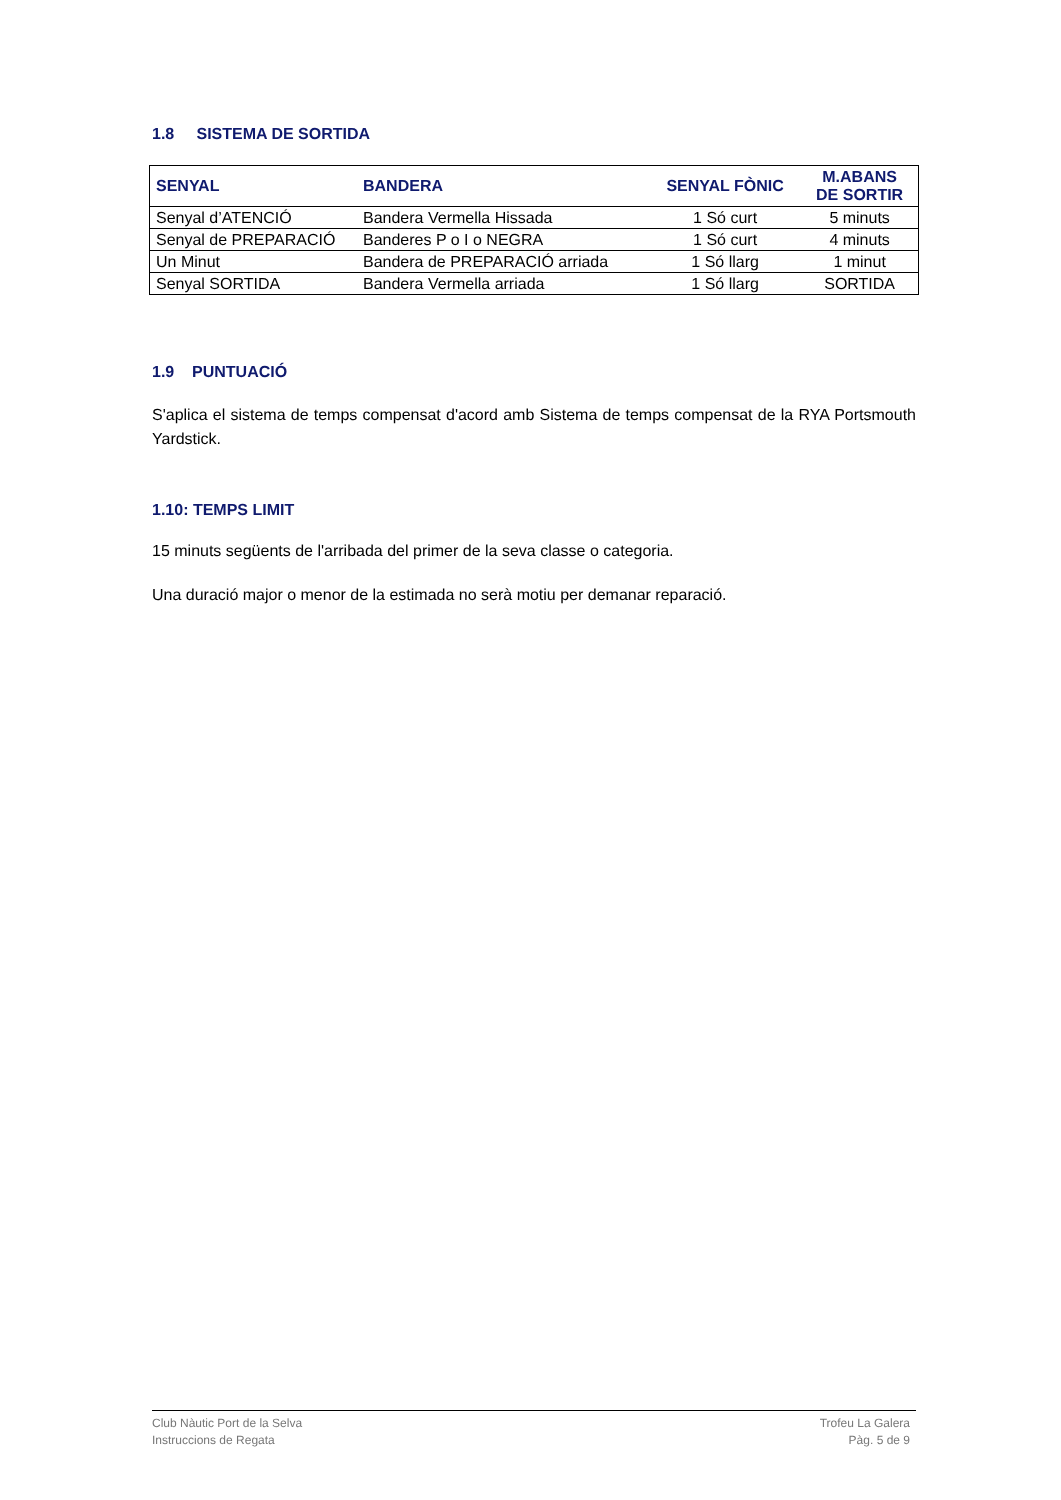1.8 SISTEMA DE SORTIDA
| SENYAL | BANDERA | SENYAL FÒNIC | M.ABANS DE SORTIR |
| --- | --- | --- | --- |
| Senyal d’ATENCIÓ | Bandera Vermella Hissada | 1 Só curt | 5 minuts |
| Senyal de PREPARACIÓ | Banderes P o I o NEGRA | 1 Só curt | 4 minuts |
| Un Minut | Bandera de PREPARACIÓ arriada | 1 Só llarg | 1 minut |
| Senyal SORTIDA | Bandera Vermella arriada | 1 Só llarg | SORTIDA |
1.9 PUNTUACIÓ
S'aplica el sistema de temps compensat d'acord amb Sistema de temps compensat de la RYA Portsmouth Yardstick.
1.10: TEMPS LIMIT
15 minuts següents de l'arribada del primer de la seva classe o categoria.
Una duració major o menor de la estimada no serà motiu per demanar reparació.
Club Nàutic Port de la Selva
Instruccions de Regata
Trofeu La Galera
Pàg. 5 de 9